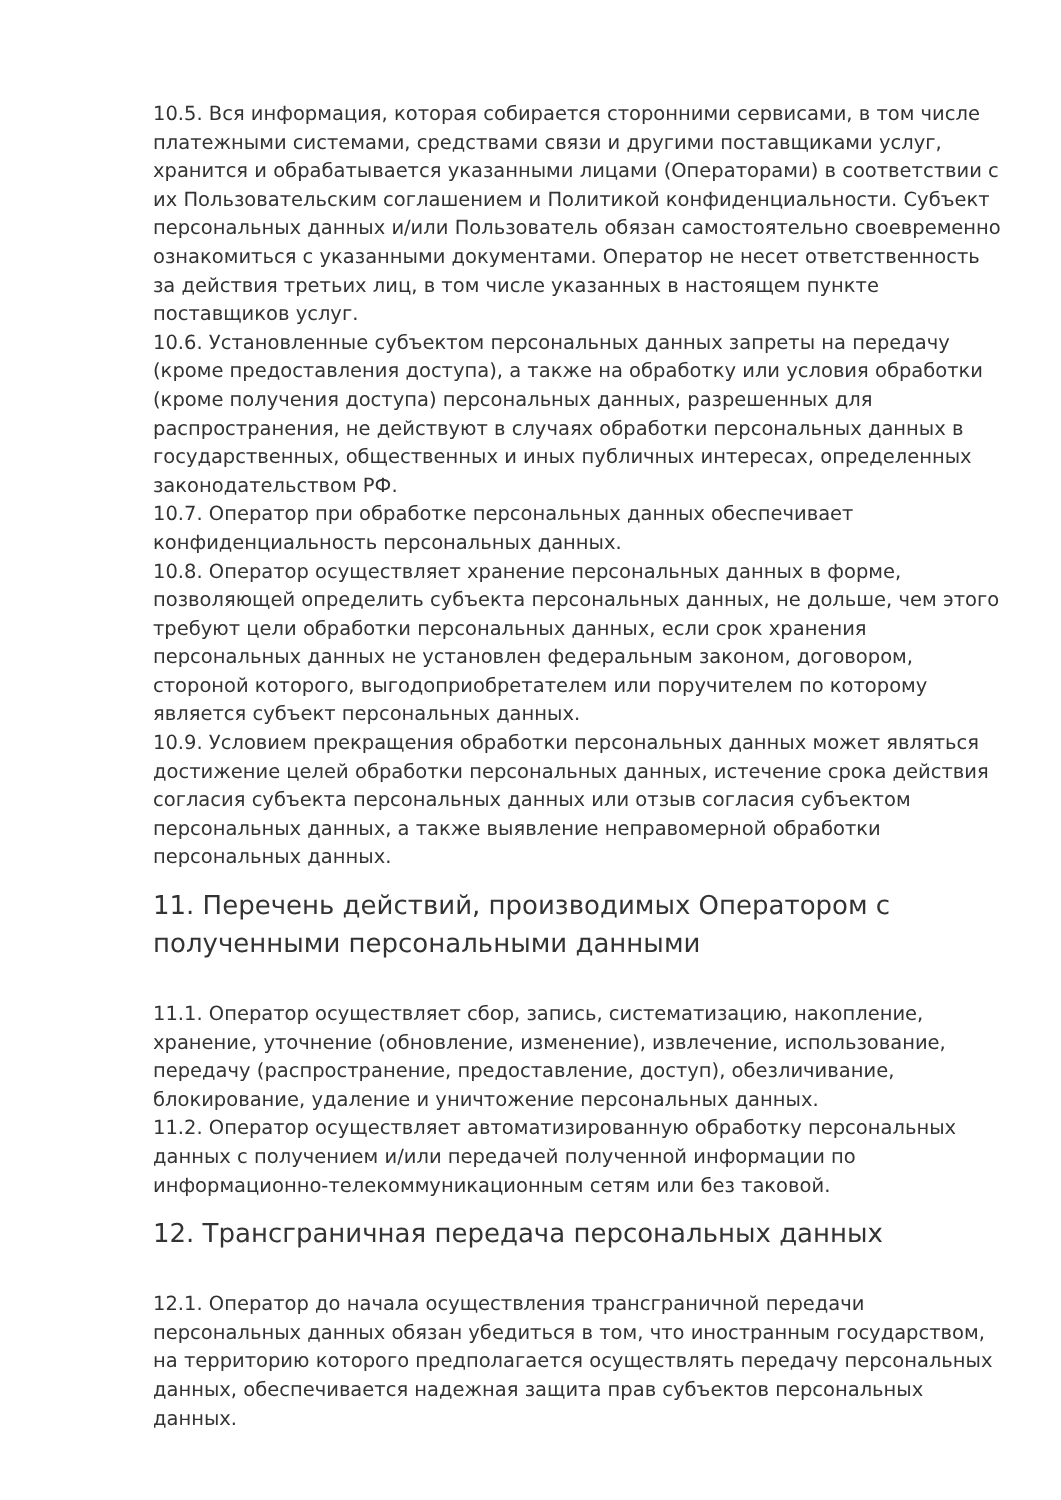10.5. Вся информация, которая собирается сторонними сервисами, в том числе платежными системами, средствами связи и другими поставщиками услуг, хранится и обрабатывается указанными лицами (Операторами) в соответствии с их Пользовательским соглашением и Политикой конфиденциальности. Субъект персональных данных и/или Пользователь обязан самостоятельно своевременно ознакомиться с указанными документами. Оператор не несет ответственность за действия третьих лиц, в том числе указанных в настоящем пункте поставщиков услуг.
10.6. Установленные субъектом персональных данных запреты на передачу (кроме предоставления доступа), а также на обработку или условия обработки (кроме получения доступа) персональных данных, разрешенных для распространения, не действуют в случаях обработки персональных данных в государственных, общественных и иных публичных интересах, определенных законодательством РФ.
10.7. Оператор при обработке персональных данных обеспечивает конфиденциальность персональных данных.
10.8. Оператор осуществляет хранение персональных данных в форме, позволяющей определить субъекта персональных данных, не дольше, чем этого требуют цели обработки персональных данных, если срок хранения персональных данных не установлен федеральным законом, договором, стороной которого, выгодоприобретателем или поручителем по которому является субъект персональных данных.
10.9. Условием прекращения обработки персональных данных может являться достижение целей обработки персональных данных, истечение срока действия согласия субъекта персональных данных или отзыв согласия субъектом персональных данных, а также выявление неправомерной обработки персональных данных.
11. Перечень действий, производимых Оператором с полученными персональными данными
11.1. Оператор осуществляет сбор, запись, систематизацию, накопление, хранение, уточнение (обновление, изменение), извлечение, использование, передачу (распространение, предоставление, доступ), обезличивание, блокирование, удаление и уничтожение персональных данных.
11.2. Оператор осуществляет автоматизированную обработку персональных данных с получением и/или передачей полученной информации по информационно-телекоммуникационным сетям или без таковой.
12. Трансграничная передача персональных данных
12.1. Оператор до начала осуществления трансграничной передачи персональных данных обязан убедиться в том, что иностранным государством, на территорию которого предполагается осуществлять передачу персональных данных, обеспечивается надежная защита прав субъектов персональных данных.